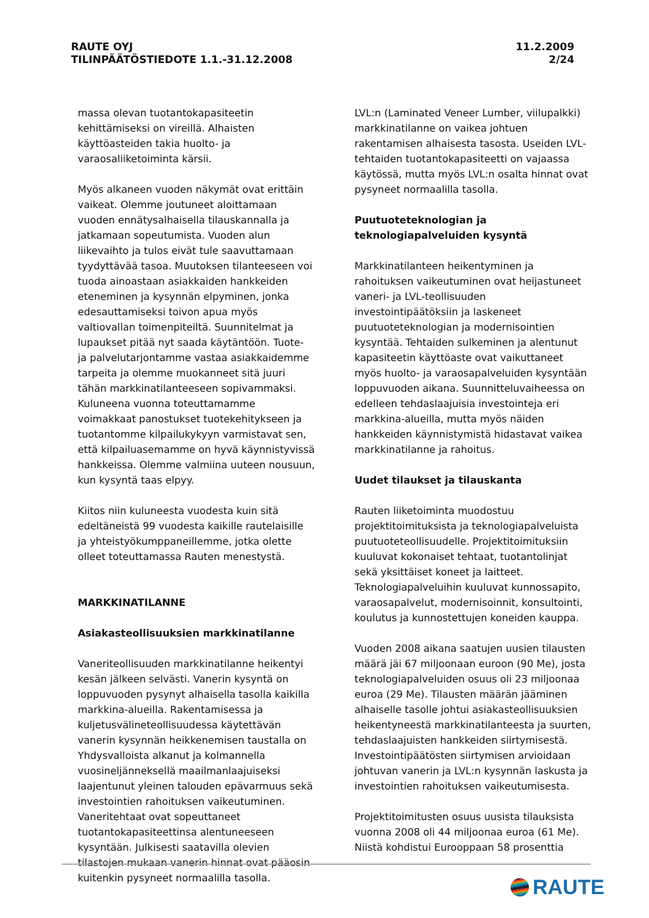RAUTE OYJ
TILINPÄÄTÖSTIEDOTE 1.1.-31.12.2008
11.2.2009
2/24
massa olevan tuotantokapasiteetin kehittämiseksi on vireillä. Alhaisten käyttöasteiden takia huolto- ja varaosaliiketoiminta kärsii.
Myös alkaneen vuoden näkymät ovat erittäin vaikeat. Olemme joutuneet aloittamaan vuoden ennätysalhaisella tilauskannalla ja jatkamaan sopeutumista. Vuoden alun liikevaihto ja tulos eivät tule saavuttamaan tyydyttävää tasoa. Muutoksen tilanteeseen voi tuoda ainoastaan asiakkaiden hankkeiden eteneminen ja kysynnän elpyminen, jonka edesauttamiseksi toivon apua myös valtiovallan toimenpiteiltä. Suunnitelmat ja lupaukset pitää nyt saada käytäntöön. Tuote- ja palvelutarjontamme vastaa asiakkaidemme tarpeita ja olemme muokanneet sitä juuri tähän markkinatilanteeseen sopivammaksi. Kuluneena vuonna toteuttamamme voimakkaat panostukset tuotekehitykseen ja tuotantomme kilpailukykyyn varmistavat sen, että kilpailuasemamme on hyvä käynnistyvissä hankkeissa. Olemme valmiina uuteen nousuun, kun kysyntä taas elpyy.
Kiitos niin kuluneesta vuodesta kuin sitä edeltäneistä 99 vuodesta kaikille rautelaisille ja yhteistyökumppaneillemme, jotka olette olleet toteuttamassa Rauten menestystä.
MARKKINATILANNE
Asiakasteollisuuksien markkinatilanne
Vaneriteollisuuden markkinatilanne heikentyi kesän jälkeen selvästi. Vanerin kysyntä on loppuvuoden pysynyt alhaisella tasolla kaikilla markkina-alueilla. Rakentamisessa ja kuljetusvälineteollisuudessa käytettävän vanerin kysynnän heikkenemisen taustalla on Yhdysvalloista alkanut ja kolmannella vuosineljänneksellä maailmanlaajuiseksi laajentunut yleinen talouden epävarmuus sekä investointien rahoituksen vaikeutuminen. Vaneritehtaat ovat sopeuttaneet tuotantokapasiteettinsa alentuneeseen kysyntään. Julkisesti saatavilla olevien tilastojen mukaan vanerin hinnat ovat pääosin kuitenkin pysyneet normaalilla tasolla.
LVL:n (Laminated Veneer Lumber, viilupalkki) markkinatilanne on vaikea johtuen rakentamisen alhaisesta tasosta. Useiden LVL-tehtaiden tuotantokapasiteetti on vajaassa käytössä, mutta myös LVL:n osalta hinnat ovat pysyneet normaalilla tasolla.
Puutuoteteknologian ja teknologiapalveluiden kysyntä
Markkinatilanteen heikentyminen ja rahoituksen vaikeutuminen ovat heijastuneet vaneri- ja LVL-teollisuuden investointipäätöksiin ja laskeneet puutuoteteknologian ja modernisointien kysyntää. Tehtaiden sulkeminen ja alentunut kapasiteetin käyttöaste ovat vaikuttaneet myös huolto- ja varaosapalveluiden kysyntään loppuvuoden aikana. Suunnitteluvaiheessa on edelleen tehdaslaajuisia investointeja eri markkina-alueilla, mutta myös näiden hankkeiden käynnistymistä hidastavat vaikea markkinatilanne ja rahoitus.
Uudet tilaukset ja tilauskanta
Rauten liiketoiminta muodostuu projektitoimituksista ja teknologiapalveluista puutuoteteollisuudelle. Projektitoimituksiin kuuluvat kokonaiset tehtaat, tuotantolinjat sekä yksittäiset koneet ja laitteet. Teknologiapalveluihin kuuluvat kunnossapito, varaosapalvelut, modernisoinnit, konsultointi, koulutus ja kunnostettujen koneiden kauppa.
Vuoden 2008 aikana saatujen uusien tilausten määrä jäi 67 miljoonaan euroon (90 Me), josta teknologiapalveluiden osuus oli 23 miljoonaa euroa (29 Me). Tilausten määrän jääminen alhaiselle tasolle johtui asiakasteollisuuksien heikentyneestä markkinatilanteesta ja suurten, tehdaslaajuisten hankkeiden siirtymisestä. Investointipäätösten siirtymisen arvioidaan johtuvan vanerin ja LVL:n kysynnän laskusta ja investointien rahoituksen vaikeutumisesta.
Projektitoimitusten osuus uusista tilauksista vuonna 2008 oli 44 miljoonaa euroa (61 Me). Niistä kohdistui Eurooppaan 58 prosenttia
RAUTE